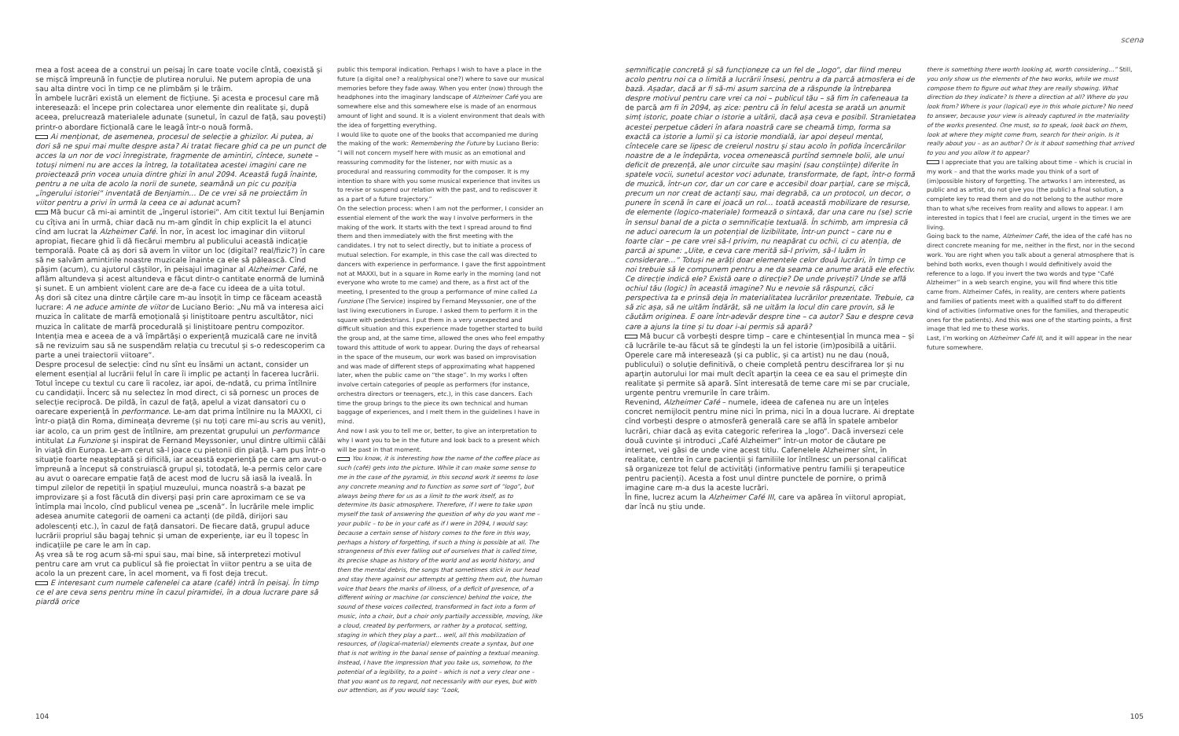mea a fost aceea de a construi un peisaj în care toate vocile cîntă, coexistă și se mișcă împreună în funcție de plutirea norului. Ne putem apropia de una sau alta dintre voci în timp ce ne plimbăm și le trăim.
În ambele lucrări există un element de ficțiune. Și acesta e procesul care mă interesează: el începe prin colectarea unor elemente din realitate și, după aceea, prelucrează materialele adunate (sunetul, în cazul de față, sau povești) printr-o abordare ficțională care le leagă într-o nouă formă.
Ai menționat, de asemenea, procesul de selecție a ghizilor. Ai putea, ai dori să ne spui mai multe despre asta? Ai tratat fiecare ghid ca pe un punct de acces la un nor de voci înregistrate, fragmente de amintiri, cîntece, sunete – totuși nimeni nu are acces la întreg, la totalitatea acestei imagini care ne proiectează prin vocea unuia dintre ghizi în anul 2094. Această fugă înainte, pentru a ne uita de acolo la norii de sunete, seamănă un pic cu poziția „îngerului istoriei“ inventată de Benjamin… De ce vrei să ne proiectăm în viitor pentru a privi în urmă la ceea ce ai adunat acum?
Mă bucur că mi-ai amintit de „îngerul istoriei“. Am citit textul lui Benjamin cu cîțiva ani în urmă, chiar dacă nu m-am gîndit în chip explicit la el atunci cînd am lucrat la Alzheimer Café. În nor, în acest loc imaginar din viitorul apropiat, fiecare ghid îi dă fiecărui membru al publicului această indicație temporală. Poate că aș dori să avem în viitor un loc (digital? real/fizic?) în care să ne salvăm amintirile noastre muzicale înainte ca ele să pălească. Cînd pășim (acum), cu ajutorul căștilor, în peisajul imaginar al Alzheimer Café, ne aflăm altundeva și acest altundeva e făcut dintr-o cantitate enormă de lumină și sunet. E un ambient violent care are de-a face cu ideea de a uita totul.
Aș dori să citez una dintre cărțile care m-au însoțit în timp ce făceam această lucrare: A ne aduce aminte de viitor de Luciano Berio: „Nu mă va interesa aici muzica în calitate de marfă emoțională și liniștitoare pentru ascultător, nici muzica în calitate de marfă procedurală și liniștitoare pentru compozitor. Intenția mea e aceea de a vă împărtăși o experiență muzicală care ne invită să ne revizuim sau să ne suspendăm relația cu trecutul și s-o redescoperim ca parte a unei traiectorii viitoare“.
Despre procesul de selecție: cînd nu sînt eu însămi un actant, consider un element esențial al lucrării felul în care îi implic pe actanți în facerea lucrării. Totul începe cu textul cu care îi racolez, iar apoi, de-ndată, cu prima întîlnire cu candidații. Încerc să nu selectez în mod direct, ci să pornesc un proces de selecție reciprocă. De pildă, în cazul de față, apelul a vizat dansatori cu o oarecare experiență în performance. Le-am dat prima întîlnire nu la MAXXI, ci într-o piață din Roma, dimineața devreme (și nu toți care mi-au scris au venit), iar acolo, ca un prim gest de întîlnire, am prezentat grupului un performance intitulat La Funzione și inspirat de Fernand Meyssonier, unul dintre ultimii călăi în viață din Europa. Le-am cerut să-l joace cu pietonii din piață. I-am pus într-o situație foarte neașteptată și dificilă, iar această experiență pe care am avut-o împreună a început să construiască grupul și, totodată, le-a permis celor care au avut o oarecare empatie față de acest mod de lucru să iasă la iveală. În timpul zilelor de repetiții în spațiul muzeului, munca noastră s-a bazat pe improvizare și a fost făcută din diverși pași prin care aproximam ce se va întîmpla mai încolo, cînd publicul venea pe „scenă“. În lucrările mele implic adesea anumite categorii de oameni ca actanți (de pildă, dirijori sau adolescenți etc.), în cazul de față dansatori. De fiecare dată, grupul aduce lucrării propriul său bagaj tehnic și uman de experiențe, iar eu îl topesc în indicațiile pe care le am în cap.
Aș vrea să te rog acum să-mi spui sau, mai bine, să interpretezi motivul pentru care am vrut ca publicul să fie proiectat în viitor pentru a se uita de acolo la un prezent care, în acel moment, va fi fost deja trecut.
E interesant cum numele cafenelei ca atare (café) intră în peisaj. În timp ce el are ceva sens pentru mine în cazul piramidei, în a doua lucrare pare să piardă orice
public this temporal indication. Perhaps I wish to have a place in the future (a digital one? a real/physical one?) where to save our musical memories before they fade away. When you enter (now) through the headphones into the imaginary landscape of Alzheimer Café you are somewhere else and this somewhere else is made of an enormous amount of light and sound. It is a violent environment that deals with the idea of forgetting everything.
I would like to quote one of the books that accompanied me during the making of the work: Remembering the Future by Luciano Berio: “I will not concern myself here with music as an emotional and reassuring commodity for the listener, nor with music as a procedural and reassuring commodity for the composer. It is my intention to share with you some musical experience that invites us to revise or suspend our relation with the past, and to rediscover it as a part of a future trajectory.”
On the selection process: when I am not the performer, I consider an essential element of the work the way I involve performers in the making of the work. It starts with the text I spread around to find them and then immediately with the first meeting with the candidates. I try not to select directly, but to initiate a process of mutual selection. For example, in this case the call was directed to dancers with experience in performance. I gave the first appointment not at MAXXI, but in a square in Rome early in the morning (and not everyone who wrote to me came) and there, as a first act of the meeting, I presented to the group a performance of mine called La Funzione (The Service) inspired by Fernand Meyssonier, one of the last living executioners in Europe. I asked them to perform it in the square with pedestrians. I put them in a very unexpected and difficult situation and this experience made together started to build the group and, at the same time, allowed the ones who feel empathy toward this attitude of work to appear. During the days of rehearsal in the space of the museum, our work was based on improvisation and was made of different steps of approximating what happened later, when the public came on “the stage”. In my works I often involve certain categories of people as performers (for instance, orchestra directors or teenagers, etc.), in this case dancers. Each time the group brings to the piece its own technical and human baggage of experiences, and I melt them in the guidelines I have in mind.
And now I ask you to tell me or, better, to give an interpretation to why I want you to be in the future and look back to a present which will be past in that moment.
You know, it is interesting how the name of the coffee place as such (café) gets into the picture. While it can make some sense to me in the case of the pyramid, in this second work it seems to lose any concrete meaning and to function as some sort of “logo”, but always being there for us as a limit to the work itself, as to determine its basic atmosphere. Therefore, if I were to take upon myself the task of answering the question of why do you want me – your public – to be in your café as if I were in 2094, I would say: because a certain sense of history comes to the fore in this way, perhaps a history of forgetting, if such a thing is possible at all. The strangeness of this ever falling out of ourselves that is called time, its precise shape as history of the world and as world history, and then the mental debris, the songs that sometimes stick in our head and stay there against our attempts at getting them out, the human voice that bears the marks of illness, of a deficit of presence, of a different wiring or machine (or conscience) behind the voice, the sound of these voices collected, transformed in fact into a form of music, into a choir, but a choir only partially accessible, moving, like a cloud, created by performers, or rather by a protocol, setting, staging in which they play a part… well, all this mobilization of resources, of (logical-material) elements create a syntax, but one that is not writing in the banal sense of painting a textual meaning. Instead, I have the impression that you take us, somehow, to the potential of a legibility, to a point – which is not a very clear one – that you want us to regard, not necessarily with our eyes, but with our attention, as if you would say: “Look,
104
scena
semnificație concretă și să funcționeze ca un fel de „logo“, dar fiind mereu acolo pentru noi ca o limită a lucrării însesi, pentru a da parcă atmosfera ei de bază. Așadar, dacă ar fi să-mi asum sarcina de a răspunde la întrebarea despre motivul pentru care vrei ca noi – publicul tău – să fim în cafeneaua ta de parcă am fi în 2094, aș zice: pentru că în felul acesta se arată un anumit simț istoric, poate chiar o istorie a uitării, dacă așa ceva e posibil. Stranietatea acestei perpetue căderi în afara noastră care se cheamă timp, forma sa exactă ca istorie a lumii și ca istorie mondială, iar apoi deșeul mental, cîntecele care se lipesc de creierul nostru și stau acolo în pofida încercărilor noastre de a le îndepărta, vocea omenească purtînd semnele bolii, ale unui deficit de prezență, ale unor circuite sau mașini (sau conștiințe) diferite în spatele vocii, sunetul acestor voci adunate, transformate, de fapt, într-o formă de muzică, într-un cor, dar un cor care e accesibil doar parțial, care se mișcă, precum un nor creat de actanți sau, mai degrabă, ca un protocol, un decor, o punere în scenă în care ei joacă un rol… toată această mobilizare de resurse, de elemente (logico-materiale) formează o sintaxă, dar una care nu (se) scrie în sensul banal de a picta o semnificație textuală. În schimb, am impresia că ne aduci oarecum la un potențial de lizibilitate, într-un punct – care nu e foarte clar – pe care vrei să-l privim, nu neapărat cu ochii, ci cu atenția, de parcă ai spune: „Uite, e ceva care merită să-l privim, să-l luăm în considerare…“ Totuși ne arăți doar elementele celor două lucrări, în timp ce noi trebuie să le compunem pentru a ne da seama ce anume arată ele efectiv. Ce direcție indică ele? Există oare o direcție? De unde privești? Unde se află ochiul tău (logic) în această imagine? Nu e nevoie să răspunzi, căci perspectiva ta e prinsă deja în materialitatea lucrărilor prezentate. Trebuie, ca să zic așa, să ne uităm îndărăt, să ne uităm la locul din care provin, să le căutăm originea. E oare într-adevăr despre tine – ca autor? Sau e despre ceva care a ajuns la tine și tu doar i-ai permis să apară?
Mă bucur că vorbești despre timp – care e chintesențial în munca mea – și că lucrările te-au făcut să te gîndești la un fel istorie (im)posibilă a uitării. Operele care mă interesează (și ca public, și ca artist) nu ne dau (nouă, publicului) o soluție definitivă, o cheie completă pentru descifrarea lor și nu aparțin autorului lor mai mult decît aparțin la ceea ce ea sau el primește din realitate și permite să apară. Sînt interesată de teme care mi se par cruciale, urgente pentru vremurile în care trăim.
Revenind, Alzheimer Café – numele, ideea de cafenea nu are un înțeles concret nemijlocit pentru mine nici în prima, nici în a doua lucrare. Ai dreptate cînd vorbești despre o atmosferă generală care se află în spatele ambelor lucrări, chiar dacă aș evita categoric referirea la „logo“. Dacă inversezi cele două cuvinte și introduci „Café Alzheimer“ într-un motor de căutare pe internet, vei găsi de unde vine acest titlu. Cafenelele Alzheimer sînt, în realitate, centre în care pacienții și familiile lor întîlnesc un personal calificat să organizeze tot felul de activități (informative pentru familii și terapeutice pentru pacienți). Acesta a fost unul dintre punctele de pornire, o primă imagine care m-a dus la aceste lucrări.
În fine, lucrez acum la Alzheimer Café III, care va apărea în viitorul apropiat, dar încă nu știu unde.
there is something there worth looking at, worth considering…” Still, you only show us the elements of the two works, while we must compose them to figure out what they are really showing. What direction do they indicate? Is there a direction at all? Where do you look from? Where is your (logical) eye in this whole picture? No need to answer, because your view is already captured in the materiality of the works presented. One must, so to speak, look back on them, look at where they might come from, search for their origin. Is it really about you – as an author? Or is it about something that arrived to you and you allow it to appear?
I appreciate that you are talking about time – which is crucial in my work – and that the works made you think of a sort of (im)possible history of forgetting. The artworks I am interested, as public and as artist, do not give you (the public) a final solution, a complete key to read them and do not belong to the author more than to what s/he receives from reality and allows to appear. I am interested in topics that I feel are crucial, urgent in the times we are living.
Going back to the name, Alzheimer Café, the idea of the café has no direct concrete meaning for me, neither in the first, nor in the second work. You are right when you talk about a general atmosphere that is behind both works, even though I would definitively avoid the reference to a logo. If you invert the two words and type “Café Alzheimer” in a web search engine, you will find where this title came from. Alzheimer Cafés, in reality, are centers where patients and families of patients meet with a qualified staff to do different kind of activities (informative ones for the families, and therapeutic ones for the patients). And this was one of the starting points, a first image that led me to these works.
Last, I’m working on Alzheimer Café III, and it will appear in the near future somewhere.
105